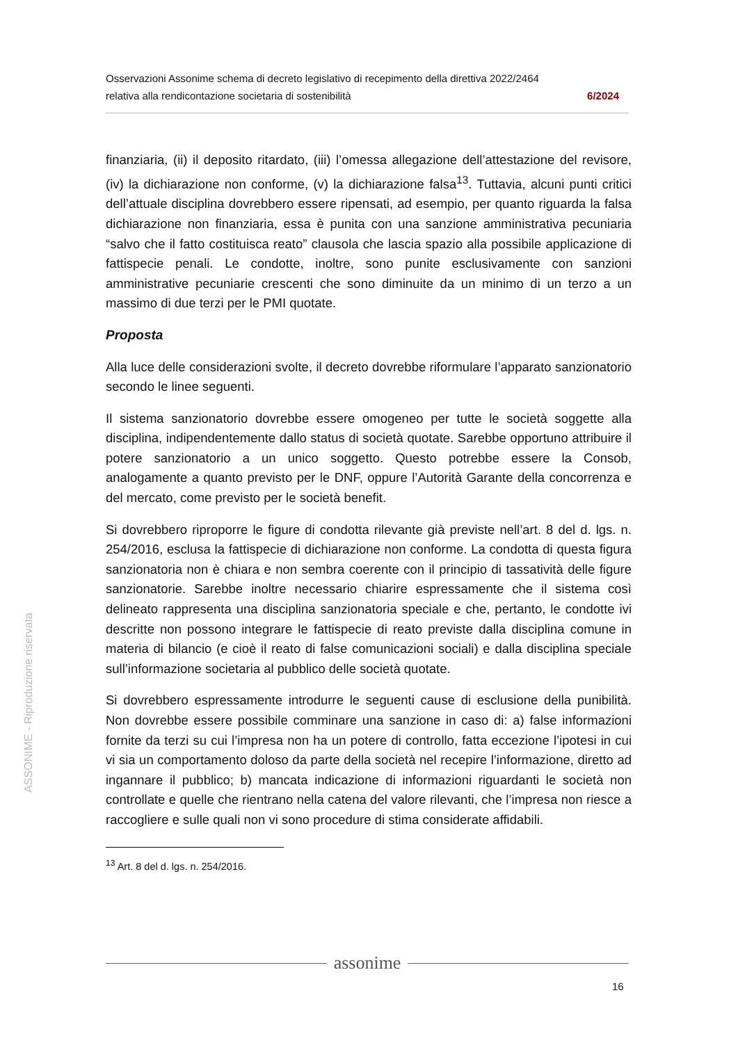Osservazioni Assonime schema di decreto legislativo di recepimento della direttiva 2022/2464
relativa alla rendicontazione societaria di sostenibilità 6/2024
finanziaria, (ii) il deposito ritardato, (iii) l’omessa allegazione dell’attestazione del revisore, (iv) la dichiarazione non conforme, (v) la dichiarazione falsa<sup>13</sup>. Tuttavia, alcuni punti critici dell’attuale disciplina dovrebbero essere ripensati, ad esempio, per quanto riguarda la falsa dichiarazione non finanziaria, essa è punita con una sanzione amministrativa pecuniaria “salvo che il fatto costituisca reato” clausola che lascia spazio alla possibile applicazione di fattispecie penali. Le condotte, inoltre, sono punite esclusivamente con sanzioni amministrative pecuniarie crescenti che sono diminuite da un minimo di un terzo a un massimo di due terzi per le PMI quotate.
Proposta
Alla luce delle considerazioni svolte, il decreto dovrebbe riformulare l’apparato sanzionatorio secondo le linee seguenti.
Il sistema sanzionatorio dovrebbe essere omogeneo per tutte le società soggette alla disciplina, indipendentemente dallo status di società quotate. Sarebbe opportuno attribuire il potere sanzionatorio a un unico soggetto. Questo potrebbe essere la Consob, analogamente a quanto previsto per le DNF, oppure l’Autorità Garante della concorrenza e del mercato, come previsto per le società benefit.
Si dovrebbero riproporre le figure di condotta rilevante già previste nell’art. 8 del d. lgs. n. 254/2016, esclusa la fattispecie di dichiarazione non conforme. La condotta di questa figura sanzionatoria non è chiara e non sembra coerente con il principio di tassatività delle figure sanzionatorie. Sarebbe inoltre necessario chiarire espressamente che il sistema così delineato rappresenta una disciplina sanzionatoria speciale e che, pertanto, le condotte ivi descritte non possono integrare le fattispecie di reato previste dalla disciplina comune in materia di bilancio (e cioè il reato di false comunicazioni sociali) e dalla disciplina speciale sull’informazione societaria al pubblico delle società quotate.
Si dovrebbero espressamente introdurre le seguenti cause di esclusione della punibilità. Non dovrebbe essere possibile comminare una sanzione in caso di: a) false informazioni fornite da terzi su cui l’impresa non ha un potere di controllo, fatta eccezione l’ipotesi in cui vi sia un comportamento doloso da parte della società nel recepire l’informazione, diretto ad ingannare il pubblico; b) mancata indicazione di informazioni riguardanti le società non controllate e quelle che rientrano nella catena del valore rilevanti, che l’impresa non riesce a raccogliere e sulle quali non vi sono procedure di stima considerate affidabili.
<sup>13</sup> Art. 8 del d. lgs. n. 254/2016.
ASSONIME - Riproduzione riservata
assonime
16